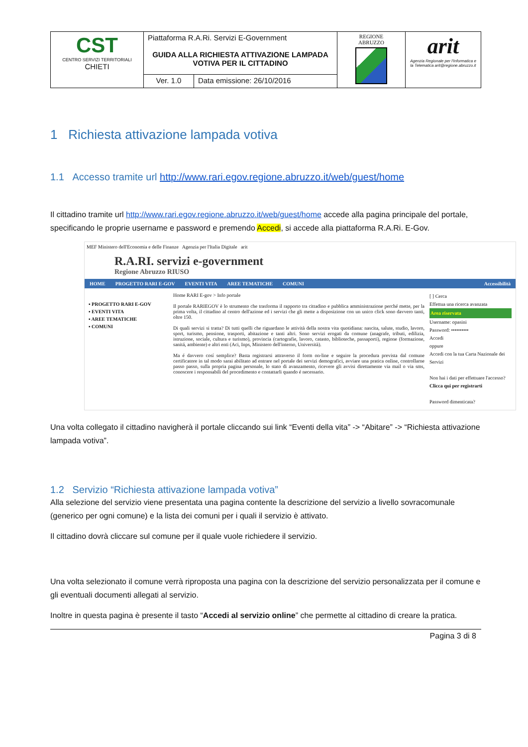| CST CENTRO SERVIZI TERRITORIALI CHIETI | Piattaforma R.A.Ri. Servizi E-Government GUIDA ALLA RICHIESTA ATTIVAZIONE LAMPADA VOTIVA PER IL CITTADINO | | REGIONE ABRUZZO | arit Agenzia Regionale per l'Informatica e la Telematica arit@regione.abruzzo.it |
| | Ver. 1.0 | Data emissione: 26/10/2016 | | |
1 Richiesta attivazione lampada votiva
1.1 Accesso tramite url http://www.rari.egov.regione.abruzzo.it/web/guest/home
Il cittadino tramite url http://www.rari.egov.regione.abruzzo.it/web/guest/home accede alla pagina principale del portale, specificando le proprie username e password e premendo Accedi, si accede alla piattaforma R.A.Ri. E-Gov.
MEF Ministero dell'Economia e delle Finanze Agenzia per l'Italia Digitale arit
R.A.RI. servizi e-government
Regione Abruzzo RIUSO
HOME PROGETTO RARI E-GOV EVENTI VITA AREE TEMATICHE COMUNI Accessibilità
▪ PROGETTO RARI E-GOV
▪ EVENTI VITA
▪ AREE TEMATICHE
▪ COMUNI
Home RARI E-gov > Info portale
Il portale RARIEGOV è lo strumento che trasforma il rapporto tra cittadino e pubblica amministrazione perché mette, per la prima volta, il cittadino al centro dell'azione ed i servizi che gli mette a disposizione con un unico click sono davvero tanti, oltre 150.
Di quali servizi si tratta? Di tutti quelli che riguardano le attività della nostra vita quotidiana: nascita, salute, studio, lavoro, sport, turismo, pensione, trasporti, abitazione e tanti altri. Sono servizi erogati da comune (anagrafe, tributi, edilizia, istruzione, sociale, cultura e turismo), provincia (cartografie, lavoro, catasto, biblioteche, passaporti), regione (formazione, sanitá, ambiente) e altri enti (Aci, Inps, Ministero dell'interno, Università).
Ma é davvero cosí semplice? Basta registrarsi attraverso il form on-line e seguire la procedura prevista dal comune certificatore in tal modo sarai abilitato ad entrare nel portale dei servizi demografici, avviare una pratica online, controllarne passo passo, sulla propria pagina personale, lo stato di avanzamento, ricevere gli avvisi direttamente via mail o via sms, conoscere i responsabili del procedimento e contattarli quando é necessario.
[ ] Cerca
Effettua una ricerca avanzata
Area riservata
Username: opasini
Password: ••••••••••
Accedi
oppure
Accedi con la tua Carta Nazionale dei Servizi
Non hai i dati per effettuare l'accesso?
Clicca qui per registrarti
Password dimenticata?
Una volta collegato il cittadino navigherà il portale cliccando sui link “Eventi della vita” -> “Abitare” -> “Richiesta attivazione lampada votiva”.
1.2 Servizio “Richiesta attivazione lampada votiva”
Alla selezione del servizio viene presentata una pagina contente la descrizione del servizio a livello sovracomunale (generico per ogni comune) e la lista dei comuni per i quali il servizio è attivato.
Il cittadino dovrà cliccare sul comune per il quale vuole richiedere il servizio.
Una volta selezionato il comune verrà riproposta una pagina con la descrizione del servizio personalizzata per il comune e gli eventuali documenti allegati al servizio.
Inoltre in questa pagina è presente il tasto “Accedi al servizio online” che permette al cittadino di creare la pratica.
Pagina 3 di 8